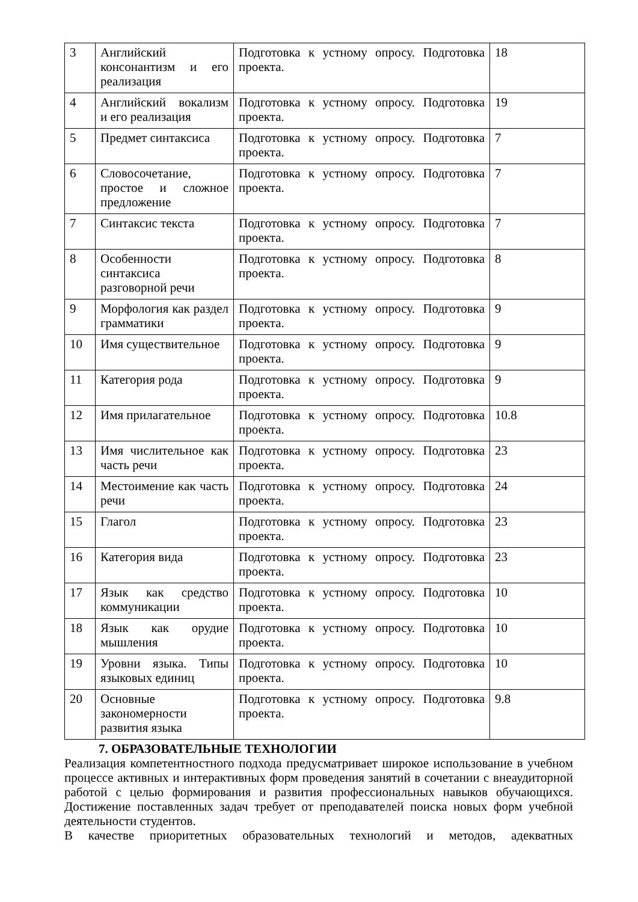| 3 | Английский консонантизм и его реализация | Подготовка к устному опросу. Подготовка проекта. | 18 |
| 4 | Английский вокализм и его реализация | Подготовка к устному опросу. Подготовка проекта. | 19 |
| 5 | Предмет синтаксиса | Подготовка к устному опросу. Подготовка проекта. | 7 |
| 6 | Словосочетание, простое и сложное предложение | Подготовка к устному опросу. Подготовка проекта. | 7 |
| 7 | Синтаксис текста | Подготовка к устному опросу. Подготовка проекта. | 7 |
| 8 | Особенности синтаксиса разговорной речи | Подготовка к устному опросу. Подготовка проекта. | 8 |
| 9 | Морфология как раздел грамматики | Подготовка к устному опросу. Подготовка проекта. | 9 |
| 10 | Имя существительное | Подготовка к устному опросу. Подготовка проекта. | 9 |
| 11 | Категория рода | Подготовка к устному опросу. Подготовка проекта. | 9 |
| 12 | Имя прилагательное | Подготовка к устному опросу. Подготовка проекта. | 10.8 |
| 13 | Имя числительное как часть речи | Подготовка к устному опросу. Подготовка проекта. | 23 |
| 14 | Местоимение как часть речи | Подготовка к устному опросу. Подготовка проекта. | 24 |
| 15 | Глагол | Подготовка к устному опросу. Подготовка проекта. | 23 |
| 16 | Категория вида | Подготовка к устному опросу. Подготовка проекта. | 23 |
| 17 | Язык как средство коммуникации | Подготовка к устному опросу. Подготовка проекта. | 10 |
| 18 | Язык как орудие мышления | Подготовка к устному опросу. Подготовка проекта. | 10 |
| 19 | Уровни языка. Типы языковых единиц | Подготовка к устному опросу. Подготовка проекта. | 10 |
| 20 | Основные закономерности развития языка | Подготовка к устному опросу. Подготовка проекта. | 9.8 |
7. ОБРАЗОВАТЕЛЬНЫЕ ТЕХНОЛОГИИ
Реализация компетентностного подхода предусматривает широкое использование в учебном процессе активных и интерактивных форм проведения занятий в сочетании с внеаудиторной работой с целью формирования и развития профессиональных навыков обучающихся. Достижение поставленных задач требует от преподавателей поиска новых форм учебной деятельности студентов.
В качестве приоритетных образовательных технологий и методов, адекватных